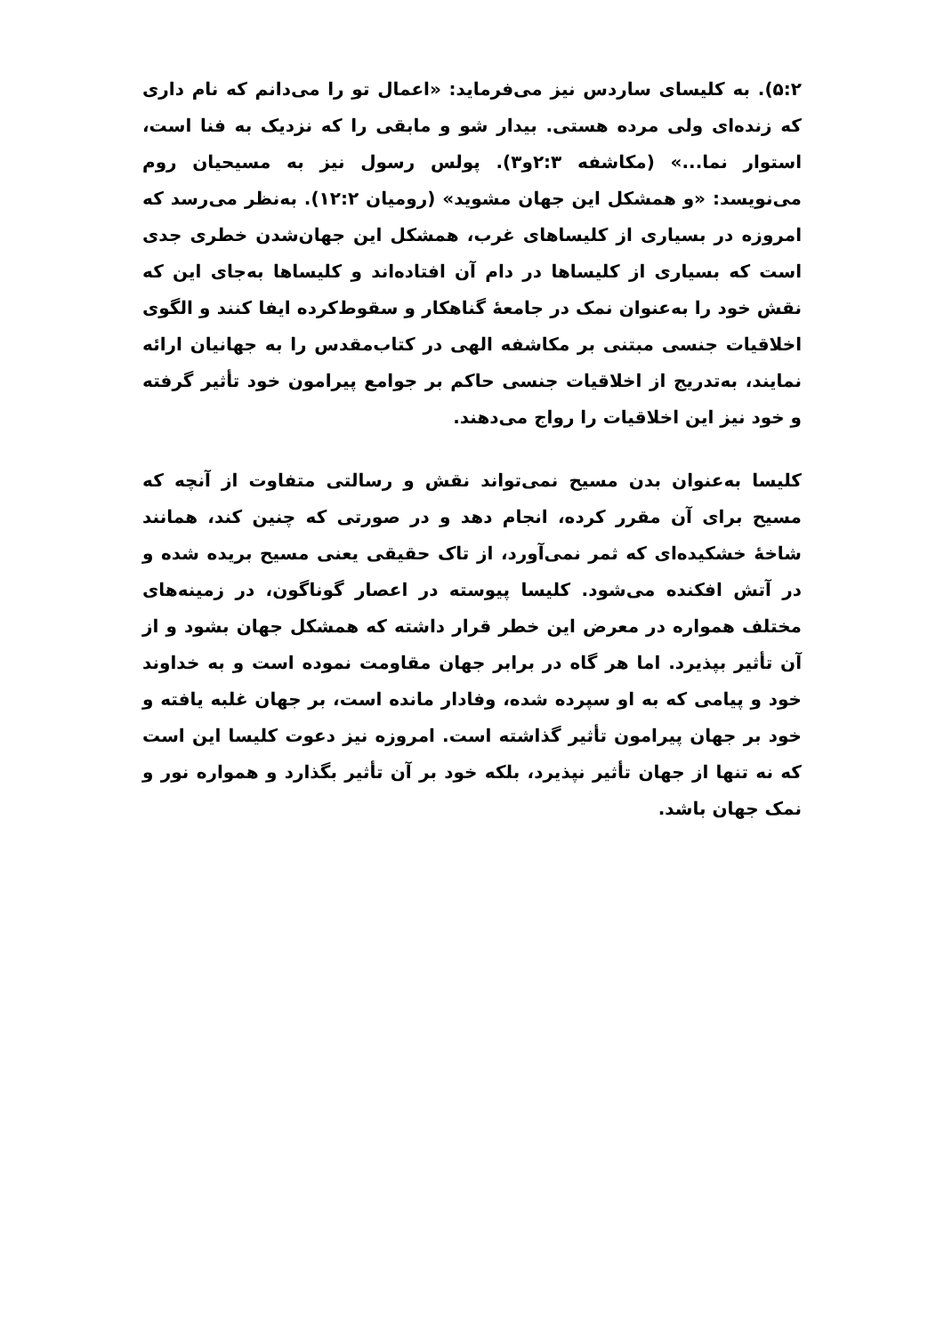۵:۲). به کلیسای ساردس نیز می‌فرماید: «اعمال تو را می‌دانم که نام داری که زنده‌ای ولی مرده هستی. بیدار شو و مابقی را که نزدیک به فنا است، استوار نما...» (مکاشفه ۲:۳و۳). پولس رسول نیز به مسیحیان روم می‌نویسد: «و همشکل این جهان مشوید» (رومیان ۱۲:۲). به‌نظر می‌رسد که امروزه در بسیاری از کلیساهای غرب، همشکل این جهان‌شدن خطری جدی است که بسیاری از کلیساها در دام آن افتاده‌اند و کلیساها به‌جای این که نقش خود را به‌عنوان نمک در جامعهٔ گناهکار و سقوط‌کرده ایفا کنند و الگوی اخلاقیات جنسی مبتنی بر مکاشفه الهی در کتاب‌مقدس را به جهانیان ارائه نمایند، به‌تدریج از اخلاقیات جنسی حاکم بر جوامع پیرامون خود تأثیر گرفته و خود نیز این اخلاقیات را رواج می‌دهند.
کلیسا به‌عنوان بدن مسیح نمی‌تواند نقش و رسالتی متفاوت از آنچه که مسیح برای آن مقرر کرده، انجام دهد و در صورتی که چنین کند، همانند شاخهٔ خشکیده‌ای که ثمر نمی‌آورد، از تاک حقیقی یعنی مسیح بریده شده و در آتش افکنده می‌شود. کلیسا پیوسته در اعصار گوناگون، در زمینه‌های مختلف همواره در معرض این خطر قرار داشته که همشکل جهان بشود و از آن تأثیر بپذیرد. اما هر گاه در برابر جهان مقاومت نموده است و به خداوند خود و پیامی که به او سپرده شده، وفادار مانده است، بر جهان غلبه یافته و خود بر جهان پیرامون تأثیر گذاشته است. امروزه نیز دعوت کلیسا این است که نه تنها از جهان تأثیر نپذیرد، بلکه خود بر آن تأثیر بگذارد و همواره نور و نمک جهان باشد.